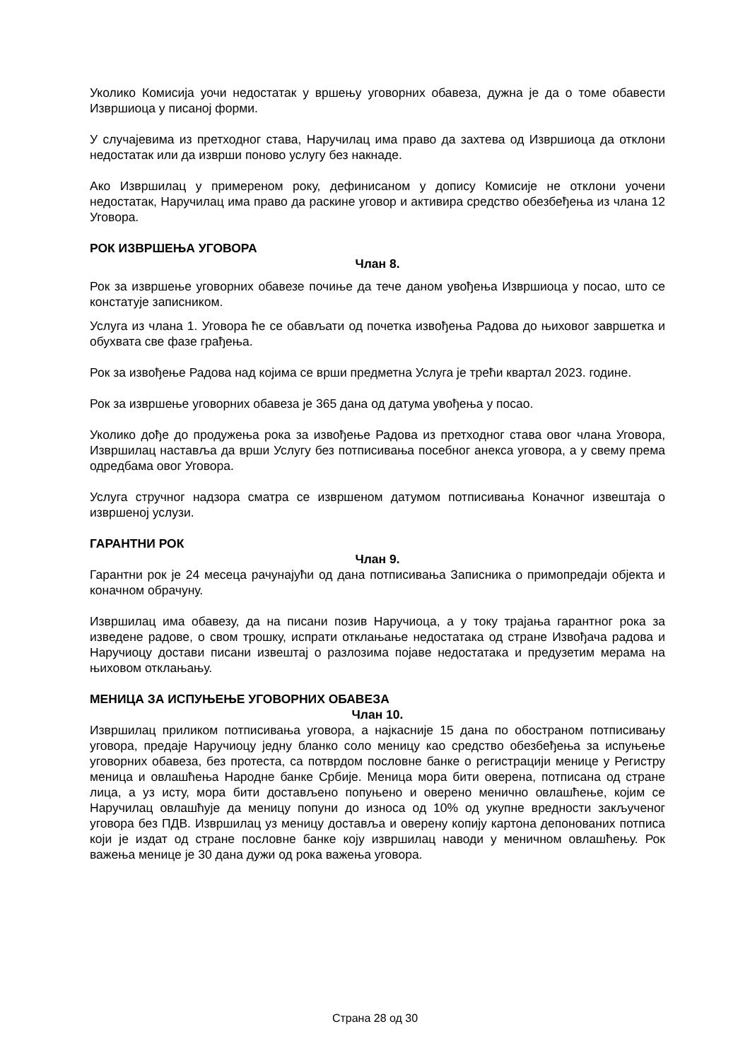Уколико Комисија уочи недостатак у вршењу уговорних обавеза, дужна је да о томе обавести Извршиоца у писаној форми.
У случајевима из претходног става, Наручилац има право да захтева од Извршиоца да отклони недостатак или да изврши поново услугу без накнаде.
Ако Извршилац у примереном року, дефинисаном у допису Комисије не отклони уочени недостатак, Наручилац има право да раскине уговор и активира средство обезбеђења из члана 12 Уговора.
РОК ИЗВРШЕЊА УГОВОРА
Члан 8.
Рок за извршење уговорних обавезе почиње да тече даном увођења Извршиоца у посао, што се констатује записником.
Услуга из члана 1. Уговора ће се обављати од почетка извођења Радова до њиховог завршетка и обухвата све фазе грађења.
Рок за извођење Радова над којима се врши предметна Услуга је трећи квартал 2023. године.
Рок за извршење уговорних обавеза је 365 дана од датума увођења у посао.
Уколико дође до продужења рока за извођење Радова из претходног става овог члана Уговора, Извршилац наставља да врши Услугу без потписивања посебног анекса уговора, а у свему према одредбама овог Уговора.
Услуга стручног надзора сматра се извршеном датумом потписивања Коначног извештаја о извршеној услузи.
ГАРАНТНИ РОК
Члан 9.
Гарантни рок је 24 месеца рачунајући од дана потписивања Записника о примопредаји објекта и коначном обрачуну.
Извршилац има обавезу, да на писани позив Наручиоца, а у току трајања гарантног рока за изведене радове, о свом трошку, испрати отклањање недостатака од стране Извођача радова и Наручиоцу достави писани извештај о разлозима појаве недостатака и предузетим мерама на њиховом отклањању.
МЕНИЦА ЗА ИСПУЊЕЊЕ УГОВОРНИХ ОБАВЕЗА
Члан 10.
Извршилац приликом потписивања уговора, а најкасније 15 дана по обостраном потписивању уговора, предаје Наручиоцу једну бланко соло меницу као средство обезбеђења за испуњење уговорних обавеза, без протеста, са потврдом пословне банке о регистрацији менице у Регистру меница и овлашћења Народне банке Србије. Меница мора бити оверена, потписана од стране лица, а уз исту, мора бити достављено попуњено и оверено менично овлашћење, којим се Наручилац овлашћује да меницу попуни до износа од 10% од укупне вредности закљученог уговора без ПДВ. Извршилац уз меницу доставља и оверену копију картона депонованих потписа који је издат од стране пословне банке коју извршилац наводи у меничном овлашћењу. Рок важења менице је 30 дана дужи од рока важења уговора.
Страна 28 од 30